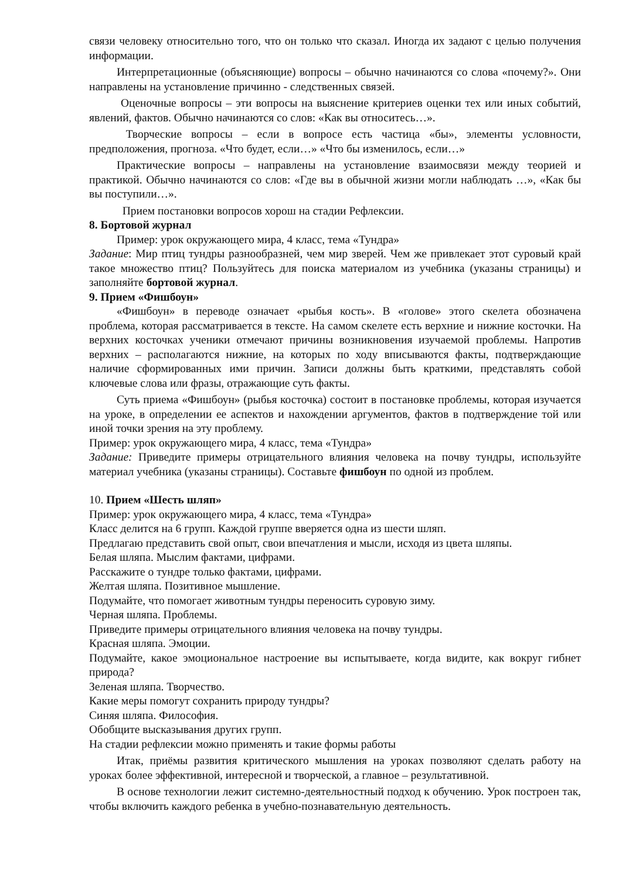связи человеку относительно того, что он только что сказал. Иногда их задают с целью получения информации.
Интерпретационные (объясняющие) вопросы – обычно начинаются со слова «почему?». Они направлены на установление причинно - следственных связей.
Оценочные вопросы – эти вопросы на выяснение критериев оценки тех или иных событий, явлений, фактов. Обычно начинаются со слов: «Как вы относитесь…».
Творческие вопросы – если в вопросе есть частица «бы», элементы условности, предположения, прогноза. «Что будет, если…» «Что бы изменилось, если…»
Практические вопросы – направлены на установление взаимосвязи между теорией и практикой. Обычно начинаются со слов: «Где вы в обычной жизни могли наблюдать …», «Как бы вы поступили…».
Прием постановки вопросов хорош на стадии Рефлексии.
8. Бортовой журнал
Пример: урок окружающего мира, 4 класс, тема «Тундра»
Задание: Мир птиц тундры разнообразней, чем мир зверей. Чем же привлекает этот суровый край такое множество птиц? Пользуйтесь для поиска материалом из учебника (указаны страницы) и заполняйте бортовой журнал.
9. Прием «Фишбоун»
«Фишбоун» в переводе означает «рыбья кость». В «голове» этого скелета обозначена проблема, которая рассматривается в тексте. На самом скелете есть верхние и нижние косточки. На верхних косточках ученики отмечают причины возникновения изучаемой проблемы. Напротив верхних – располагаются нижние, на которых по ходу вписываются факты, подтверждающие наличие сформированных ими причин. Записи должны быть краткими, представлять собой ключевые слова или фразы, отражающие суть факты.
Суть приема «Фишбоун» (рыбья косточка) состоит в постановке проблемы, которая изучается на уроке, в определении ее аспектов и нахождении аргументов, фактов в подтверждение той или иной точки зрения на эту проблему.
Пример: урок окружающего мира, 4 класс, тема «Тундра»
Задание: Приведите примеры отрицательного влияния человека на почву тундры, используйте материал учебника (указаны страницы). Составьте фишбоун по одной из проблем.
10. Прием «Шесть шляп»
Пример: урок окружающего мира, 4 класс, тема «Тундра»
Класс делится на 6 групп. Каждой группе вверяется одна из шести шляп.
Предлагаю представить свой опыт, свои впечатления и мысли, исходя из цвета шляпы.
Белая шляпа. Мыслим фактами, цифрами.
Расскажите о тундре только фактами, цифрами.
Желтая шляпа. Позитивное мышление.
Подумайте, что помогает животным тундры переносить суровую зиму.
Черная шляпа. Проблемы.
Приведите примеры отрицательного влияния человека на почву тундры.
Красная шляпа. Эмоции.
Подумайте, какое эмоциональное настроение вы испытываете, когда видите, как вокруг гибнет природа?
Зеленая шляпа. Творчество.
Какие меры помогут сохранить природу тундры?
Синяя шляпа. Философия.
Обобщите высказывания других групп.
На стадии рефлексии можно применять и такие формы работы
Итак, приёмы развития критического мышления на уроках позволяют сделать работу на уроках более эффективной, интересной и творческой, а главное – результативной.
В основе технологии лежит системно-деятельностный подход к обучению. Урок построен так, чтобы включить каждого ребенка в учебно-познавательную деятельность.